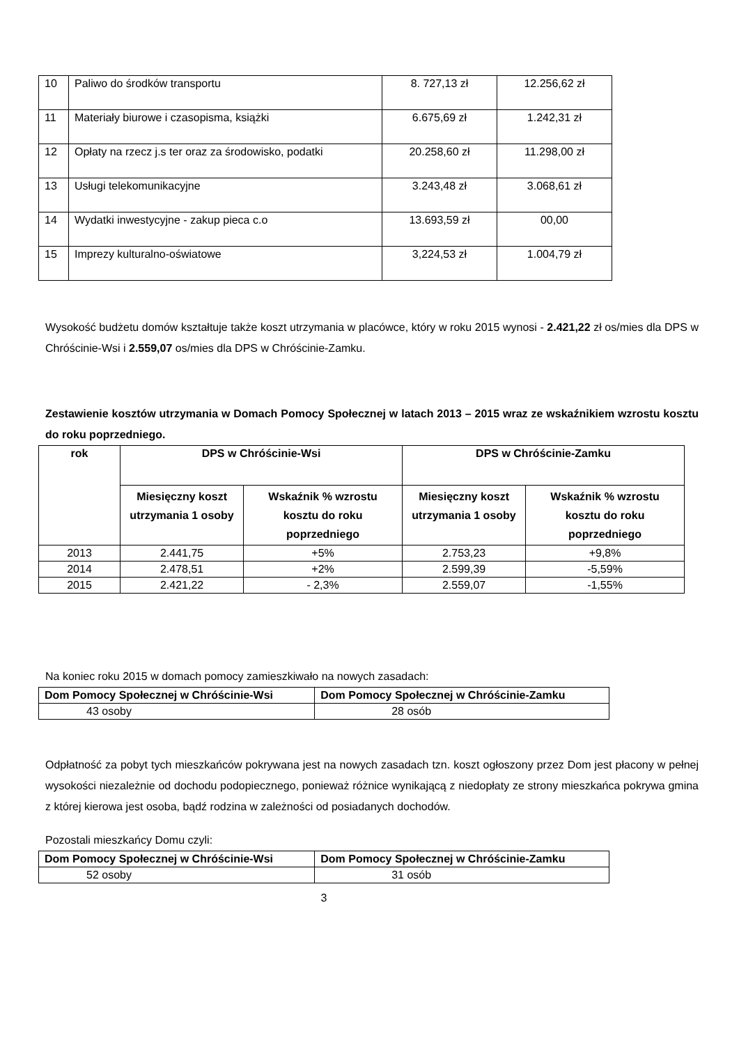| 10 | Paliwo do środków transportu | 8. 727,13 zł | 12.256,62 zł |
| 11 | Materiały biurowe i czasopisma, książki | 6.675,69 zł | 1.242,31 zł |
| 12 | Opłaty na rzecz j.s ter oraz za środowisko, podatki | 20.258,60 zł | 11.298,00 zł |
| 13 | Usługi telekomunikacyjne | 3.243,48 zł | 3.068,61 zł |
| 14 | Wydatki inwestycyjne - zakup pieca c.o | 13.693,59 zł | 00,00 |
| 15 | Imprezy kulturalno-oświatowe | 3,224,53 zł | 1.004,79 zł |
Wysokość budżetu domów kształtuje także koszt utrzymania w placówce, który w roku 2015 wynosi - 2.421,22 zł os/mies dla DPS w Chróścinie-Wsi i 2.559,07 os/mies dla DPS w Chróścinie-Zamku.
Zestawienie kosztów utrzymania w Domach Pomocy Społecznej w latach 2013 – 2015 wraz ze wskaźnikiem wzrostu kosztu do roku poprzedniego.
| rok | DPS w Chróścinie-Wsi | | DPS w Chróścinie-Zamku | |
| --- | --- | --- | --- | --- |
| | Miesięczny koszt utrzymania 1 osoby | Wskaźnik % wzrostu kosztu do roku poprzedniego | Miesięczny koszt utrzymania 1 osoby | Wskaźnik % wzrostu kosztu do roku poprzedniego |
| 2013 | 2.441,75 | +5% | 2.753,23 | +9,8% |
| 2014 | 2.478,51 | +2% | 2.599,39 | -5,59% |
| 2015 | 2.421,22 | - 2,3% | 2.559,07 | -1,55% |
Na koniec roku 2015 w domach pomocy zamieszkiwało na nowych zasadach:
| Dom Pomocy Społecznej w Chróścinie-Wsi | Dom Pomocy Społecznej w Chróścinie-Zamku |
| --- | --- |
| 43 osoby | 28 osób |
Odpłatność za pobyt tych mieszkańców pokrywana jest na nowych zasadach tzn. koszt ogłoszony przez Dom jest płacony w pełnej wysokości niezależnie od dochodu podopiecznego, ponieważ różnice wynikającą z niedopłaty ze strony mieszkańca pokrywa gmina z której kierowa jest osoba, bądź rodzina w zależności od posiadanych dochodów.
Pozostali mieszkańcy Domu czyli:
| Dom Pomocy Społecznej w Chróścinie-Wsi | Dom Pomocy Społecznej w Chróścinie-Zamku |
| --- | --- |
| 52 osoby | 31 osób |
3